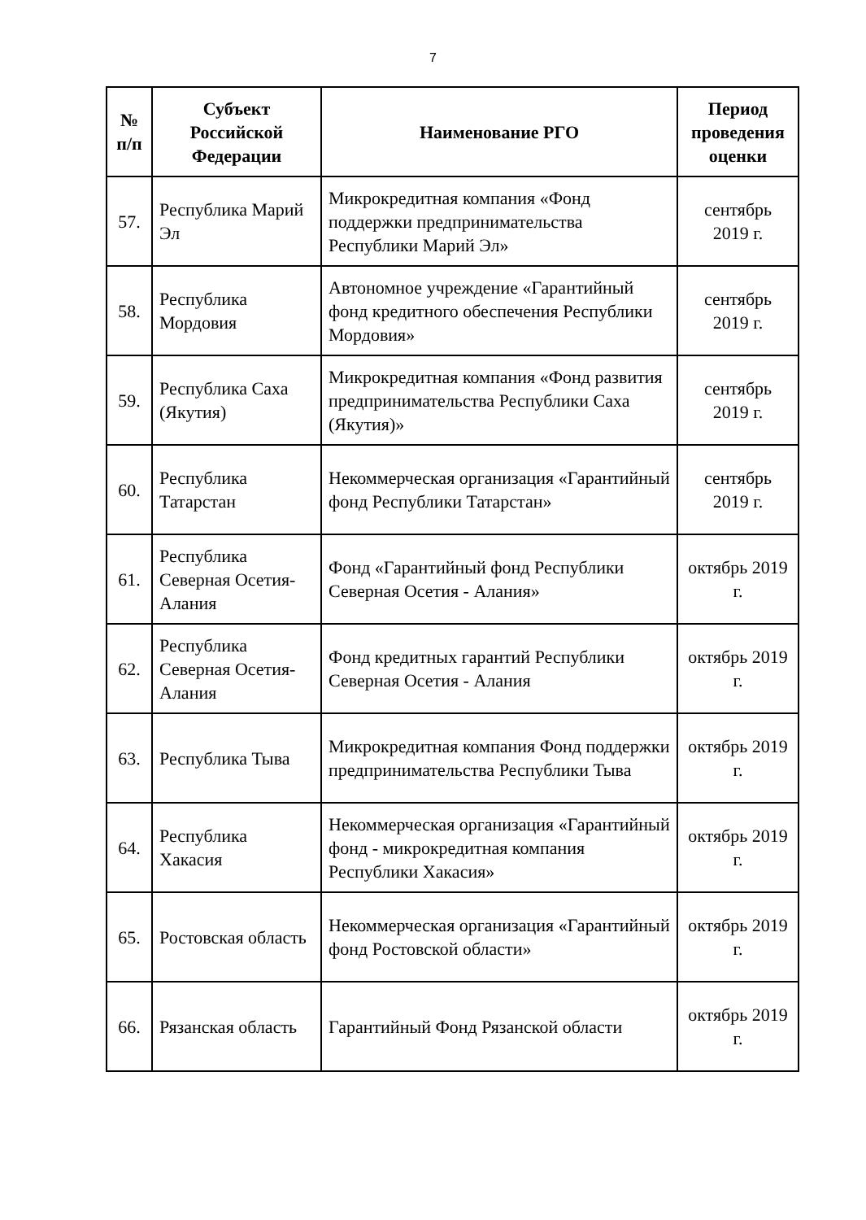7
| № п/п | Субъект Российской Федерации | Наименование РГО | Период проведения оценки |
| --- | --- | --- | --- |
| 57. | Республика Марий Эл | Микрокредитная компания «Фонд поддержки предпринимательства Республики Марий Эл» | сентябрь 2019 г. |
| 58. | Республика Мордовия | Автономное учреждение «Гарантийный фонд кредитного обеспечения Республики Мордовия» | сентябрь 2019 г. |
| 59. | Республика Саха (Якутия) | Микрокредитная компания «Фонд развития предпринимательства Республики Саха (Якутия)» | сентябрь 2019 г. |
| 60. | Республика Татарстан | Некоммерческая организация «Гарантийный фонд Республики Татарстан» | сентябрь 2019 г. |
| 61. | Республика Северная Осетия-Алания | Фонд «Гарантийный фонд Республики Северная Осетия - Алания» | октябрь 2019 г. |
| 62. | Республика Северная Осетия-Алания | Фонд кредитных гарантий Республики Северная Осетия - Алания | октябрь 2019 г. |
| 63. | Республика Тыва | Микрокредитная компания Фонд поддержки предпринимательства Республики Тыва | октябрь 2019 г. |
| 64. | Республика Хакасия | Некоммерческая организация «Гарантийный фонд - микрокредитная компания Республики Хакасия» | октябрь 2019 г. |
| 65. | Ростовская область | Некоммерческая организация «Гарантийный фонд Ростовской области» | октябрь 2019 г. |
| 66. | Рязанская область | Гарантийный Фонд Рязанской области | октябрь 2019 г. |